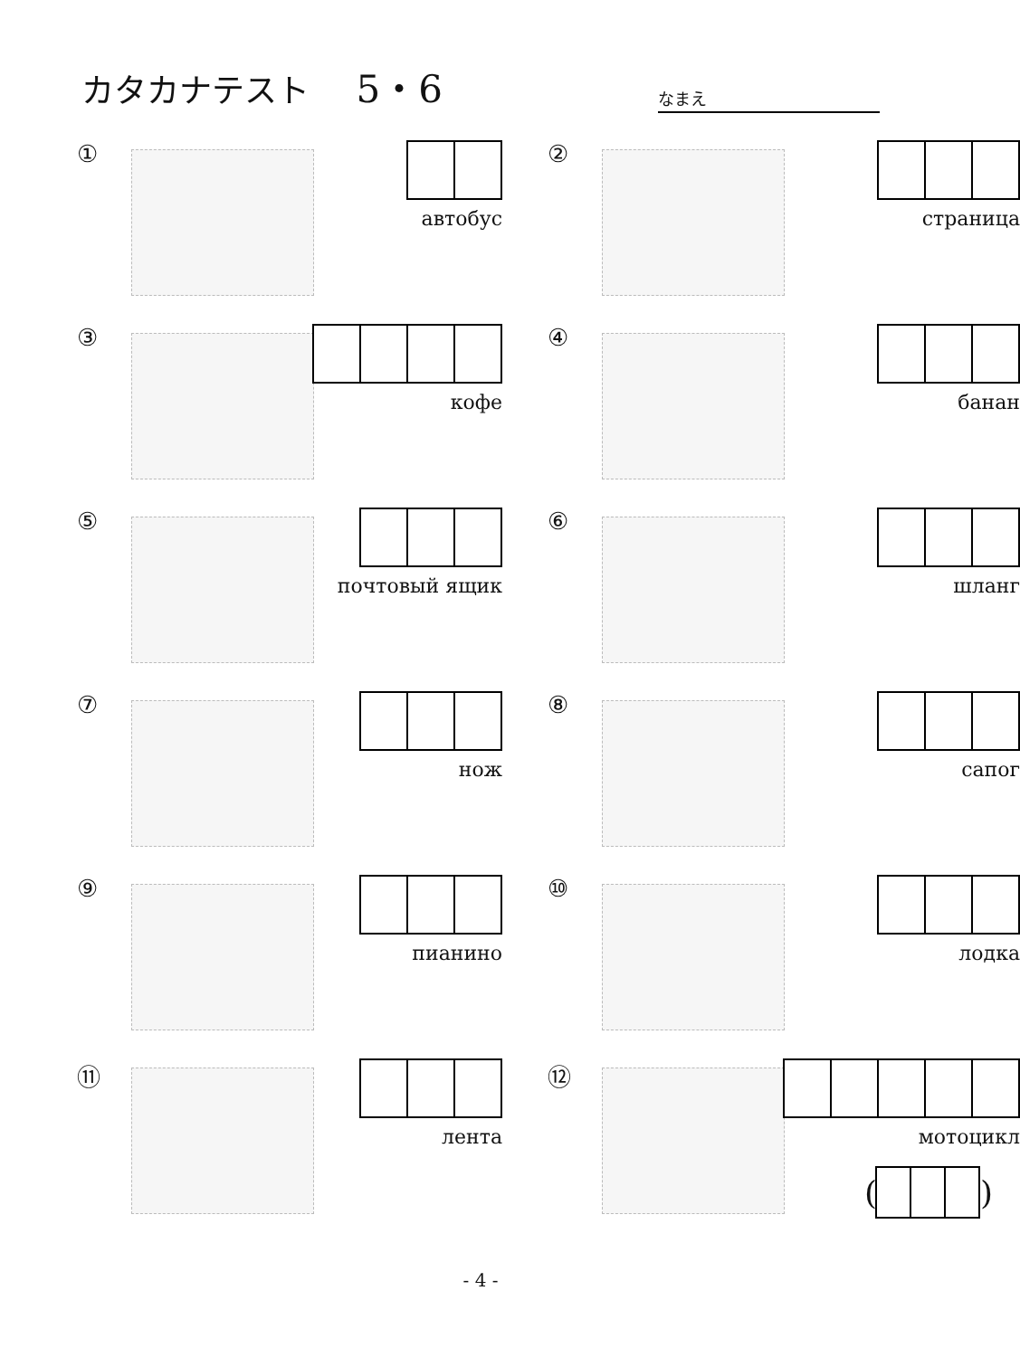カタカナテスト 5・6
なまえ
①
автобус
②
страница
③
кофе
④
банан
⑤
почтовый ящик
⑥
шланг
⑦
нож
⑧
сапог
⑨
пианино
⑩
лодка
⑪
лента
⑫
мотоцикл
(
)
- 4 -